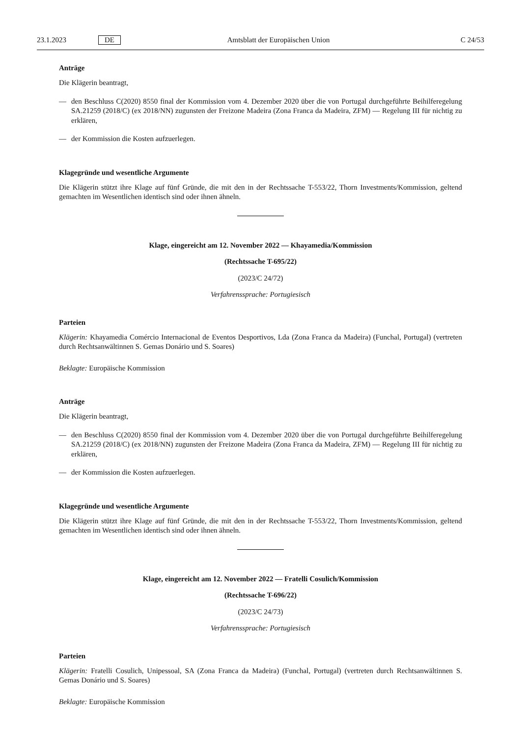23.1.2023 DE Amtsblatt der Europäischen Union C 24/53
Anträge
Die Klägerin beantragt,
— den Beschluss C(2020) 8550 final der Kommission vom 4. Dezember 2020 über die von Portugal durchgeführte Beihilferegelung SA.21259 (2018/C) (ex 2018/NN) zugunsten der Freizone Madeira (Zona Franca da Madeira, ZFM) — Regelung III für nichtig zu erklären,
— der Kommission die Kosten aufzuerlegen.
Klagegründe und wesentliche Argumente
Die Klägerin stützt ihre Klage auf fünf Gründe, die mit den in der Rechtssache T-553/22, Thorn Investments/Kommission, geltend gemachten im Wesentlichen identisch sind oder ihnen ähneln.
Klage, eingereicht am 12. November 2022 — Khayamedia/Kommission
(Rechtssache T-695/22)
(2023/C 24/72)
Verfahrenssprache: Portugiesisch
Parteien
Klägerin: Khayamedia Comércio Internacional de Eventos Desportivos, Lda (Zona Franca da Madeira) (Funchal, Portugal) (vertreten durch Rechtsanwältinnen S. Gemas Donário und S. Soares)
Beklagte: Europäische Kommission
Anträge
Die Klägerin beantragt,
— den Beschluss C(2020) 8550 final der Kommission vom 4. Dezember 2020 über die von Portugal durchgeführte Beihilferegelung SA.21259 (2018/C) (ex 2018/NN) zugunsten der Freizone Madeira (Zona Franca da Madeira, ZFM) — Regelung III für nichtig zu erklären,
— der Kommission die Kosten aufzuerlegen.
Klagegründe und wesentliche Argumente
Die Klägerin stützt ihre Klage auf fünf Gründe, die mit den in der Rechtssache T-553/22, Thorn Investments/Kommission, geltend gemachten im Wesentlichen identisch sind oder ihnen ähneln.
Klage, eingereicht am 12. November 2022 — Fratelli Cosulich/Kommission
(Rechtssache T-696/22)
(2023/C 24/73)
Verfahrenssprache: Portugiesisch
Parteien
Klägerin: Fratelli Cosulich, Unipessoal, SA (Zona Franca da Madeira) (Funchal, Portugal) (vertreten durch Rechtsanwältinnen S. Gemas Donário und S. Soares)
Beklagte: Europäische Kommission